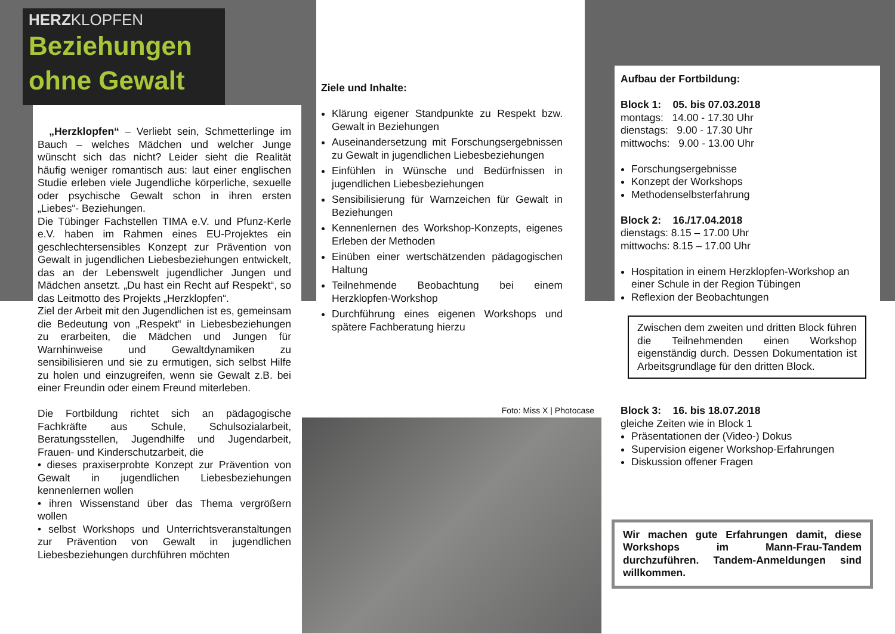HERZKLOPFEN
Beziehungen
ohne Gewalt
„Herzklopfen“ – Verliebt sein, Schmetterlinge im Bauch – welches Mädchen und welcher Junge wünscht sich das nicht? Leider sieht die Realität häufig weniger romantisch aus: laut einer englischen Studie erleben viele Jugendliche körperliche, sexuelle oder psychische Gewalt schon in ihren ersten „Liebes“- Beziehungen.
Die Tübinger Fachstellen TIMA e.V. und Pfunz-Kerle e.V. haben im Rahmen eines EU-Projektes ein geschlechtersensibles Konzept zur Prävention von Gewalt in jugendlichen Liebesbeziehungen entwickelt, das an der Lebenswelt jugendlicher Jungen und Mädchen ansetzt. „Du hast ein Recht auf Respekt“, so das Leitmotto des Projekts „Herzklopfen“.
Ziel der Arbeit mit den Jugendlichen ist es, gemeinsam die Bedeutung von „Respekt“ in Liebesbeziehungen zu erarbeiten, die Mädchen und Jungen für Warnhinweise und Gewaltdynamiken zu sensibilisieren und sie zu ermutigen, sich selbst Hilfe zu holen und einzugreifen, wenn sie Gewalt z.B. bei einer Freundin oder einem Freund miterleben.
Die Fortbildung richtet sich an pädagogische Fachkräfte aus Schule, Schulsozialarbeit, Beratungsstellen, Jugendhilfe und Jugendarbeit, Frauen- und Kinderschutzarbeit, die
• dieses praxiserprobte Konzept zur Prävention von Gewalt in jugendlichen Liebesbeziehungen kennenlernen wollen
• ihren Wissenstand über das Thema vergrößern wollen
• selbst Workshops und Unterrichtsveranstaltungen zur Prävention von Gewalt in jugendlichen Liebesbeziehungen durchführen möchten
Ziele und Inhalte:
Klärung eigener Standpunkte zu Respekt bzw. Gewalt in Beziehungen
Auseinandersetzung mit Forschungsergebnissen zu Gewalt in jugendlichen Liebesbeziehungen
Einfühlen in Wünsche und Bedürfnissen in jugendlichen Liebesbeziehungen
Sensibilisierung für Warnzeichen für Gewalt in Beziehungen
Kennenlernen des Workshop-Konzepts, eigenes Erleben der Methoden
Einüben einer wertschätzenden pädagogischen Haltung
Teilnehmende Beobachtung bei einem Herzklopfen-Workshop
Durchführung eines eigenen Workshops und spätere Fachberatung hierzu
Foto: Miss X | Photocase
Aufbau der Fortbildung:
Block 1: 05. bis 07.03.2018
montags: 14.00 - 17.30 Uhr
dienstags: 9.00 - 17.30 Uhr
mittwochs: 9.00 - 13.00 Uhr
Forschungsergebnisse
Konzept der Workshops
Methodenselbsterfahrung
Block 2: 16./17.04.2018
dienstags: 8.15 – 17.00 Uhr
mittwochs: 8.15 – 17.00 Uhr
Hospitation in einem Herzklopfen-Workshop an einer Schule in der Region Tübingen
Reflexion der Beobachtungen
Zwischen dem zweiten und dritten Block führen die Teilnehmenden einen Workshop eigenständig durch. Dessen Dokumentation ist Arbeitsgrundlage für den dritten Block.
Block 3: 16. bis 18.07.2018
gleiche Zeiten wie in Block 1
Präsentationen der (Video-) Dokus
Supervision eigener Workshop-Erfahrungen
Diskussion offener Fragen
Wir machen gute Erfahrungen damit, diese Workshops im Mann-Frau-Tandem durchzuführen. Tandem-Anmeldungen sind willkommen.